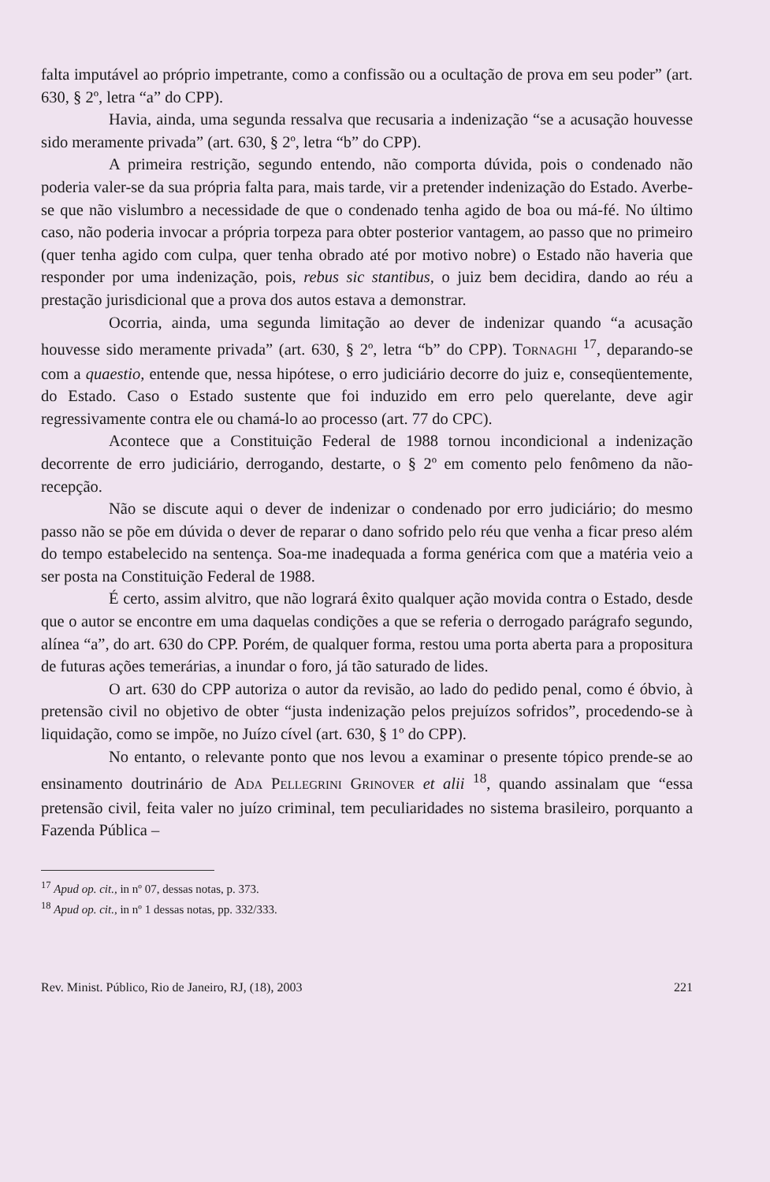falta imputável ao próprio impetrante, como a confissão ou a ocultação de prova em seu poder” (art. 630, § 2º, letra “a” do CPP).
Havia, ainda, uma segunda ressalva que recusaria a indenização “se a acusação houvesse sido meramente privada” (art. 630, § 2º, letra “b” do CPP).
A primeira restrição, segundo entendo, não comporta dúvida, pois o condenado não poderia valer-se da sua própria falta para, mais tarde, vir a pretender indenização do Estado. Averbe-se que não vislumbro a necessidade de que o condenado tenha agido de boa ou má-fé. No último caso, não poderia invocar a própria torpeza para obter posterior vantagem, ao passo que no primeiro (quer tenha agido com culpa, quer tenha obrado até por motivo nobre) o Estado não haveria que responder por uma indenização, pois, rebus sic stantibus, o juiz bem decidira, dando ao réu a prestação jurisdicional que a prova dos autos estava a demonstrar.
Ocorria, ainda, uma segunda limitação ao dever de indenizar quando “a acusação houvesse sido meramente privada” (art. 630, § 2º, letra “b” do CPP). TORNAGHI <sup>17</sup>, deparando-se com a quaestio, entende que, nessa hipótese, o erro judiciário decorre do juiz e, conseqüentemente, do Estado. Caso o Estado sustente que foi induzido em erro pelo querelante, deve agir regressivamente contra ele ou chamá-lo ao processo (art. 77 do CPC).
Acontece que a Constituição Federal de 1988 tornou incondicional a indenização decorrente de erro judiciário, derrogando, destarte, o § 2º em comento pelo fenômeno da não-recepção.
Não se discute aqui o dever de indenizar o condenado por erro judiciário; do mesmo passo não se põe em dúvida o dever de reparar o dano sofrido pelo réu que venha a ficar preso além do tempo estabelecido na sentença. Soa-me inadequada a forma genérica com que a matéria veio a ser posta na Constituição Federal de 1988.
É certo, assim alvitro, que não logrará êxito qualquer ação movida contra o Estado, desde que o autor se encontre em uma daquelas condições a que se referia o derrogado parágrafo segundo, alínea “a”, do art. 630 do CPP. Porém, de qualquer forma, restou uma porta aberta para a propositura de futuras ações temerárias, a inundar o foro, já tão saturado de lides.
O art. 630 do CPP autoriza o autor da revisão, ao lado do pedido penal, como é óbvio, à pretensão civil no objetivo de obter “justa indenização pelos prejuízos sofridos”, procedendo-se à liquidação, como se impõe, no Juízo cível (art. 630, § 1º do CPP).
No entanto, o relevante ponto que nos levou a examinar o presente tópico prende-se ao ensinamento doutrinário de ADA PELLEGRINI GRINOVER et alii <sup>18</sup>, quando assinalam que “essa pretensão civil, feita valer no juízo criminal, tem peculiaridades no sistema brasileiro, porquanto a Fazenda Pública –
<sup>17</sup> Apud op. cit., in nº 07, dessas notas, p. 373.
<sup>18</sup> Apud op. cit., in nº 1 dessas notas, pp. 332/333.
Rev. Minist. Público, Rio de Janeiro, RJ, (18), 2003 221